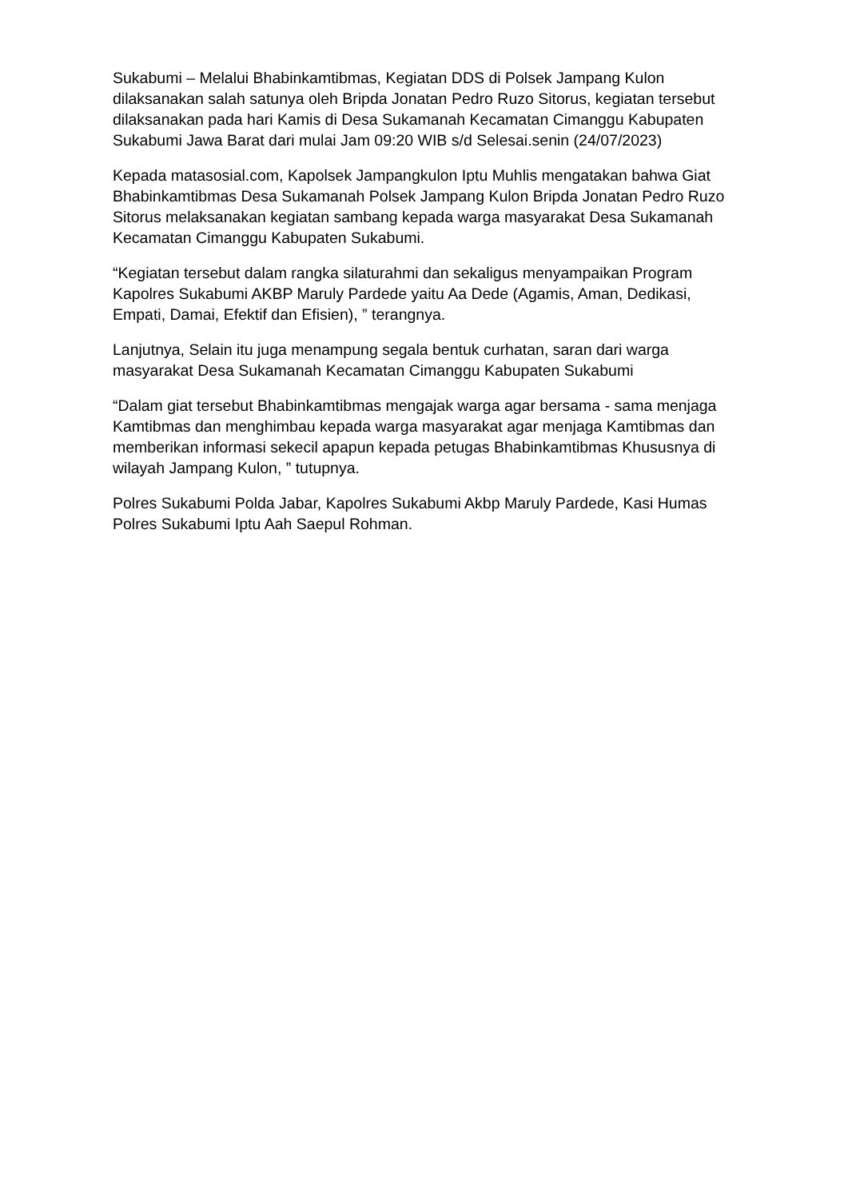Sukabumi – Melalui Bhabinkamtibmas, Kegiatan DDS di Polsek Jampang Kulon dilaksanakan salah satunya oleh Bripda Jonatan Pedro Ruzo Sitorus, kegiatan tersebut dilaksanakan pada hari Kamis di Desa Sukamanah Kecamatan Cimanggu Kabupaten Sukabumi Jawa Barat dari mulai Jam 09:20 WIB s/d Selesai.senin (24/07/2023)
Kepada matasosial.com, Kapolsek Jampangkulon Iptu Muhlis mengatakan bahwa Giat Bhabinkamtibmas Desa Sukamanah Polsek Jampang Kulon Bripda Jonatan Pedro Ruzo Sitorus melaksanakan kegiatan sambang kepada warga masyarakat Desa Sukamanah Kecamatan Cimanggu Kabupaten Sukabumi.
“Kegiatan tersebut dalam rangka silaturahmi dan sekaligus menyampaikan Program Kapolres Sukabumi AKBP Maruly Pardede yaitu Aa Dede (Agamis, Aman, Dedikasi, Empati, Damai, Efektif dan Efisien), ” terangnya.
Lanjutnya, Selain itu juga menampung segala bentuk curhatan, saran dari warga masyarakat Desa Sukamanah Kecamatan Cimanggu Kabupaten Sukabumi
“Dalam giat tersebut Bhabinkamtibmas mengajak warga agar bersama - sama menjaga Kamtibmas dan menghimbau kepada warga masyarakat agar menjaga Kamtibmas dan memberikan informasi sekecil apapun kepada petugas Bhabinkamtibmas Khususnya di wilayah Jampang Kulon, ” tutupnya.
Polres Sukabumi Polda Jabar, Kapolres Sukabumi Akbp Maruly Pardede, Kasi Humas Polres Sukabumi Iptu Aah Saepul Rohman.